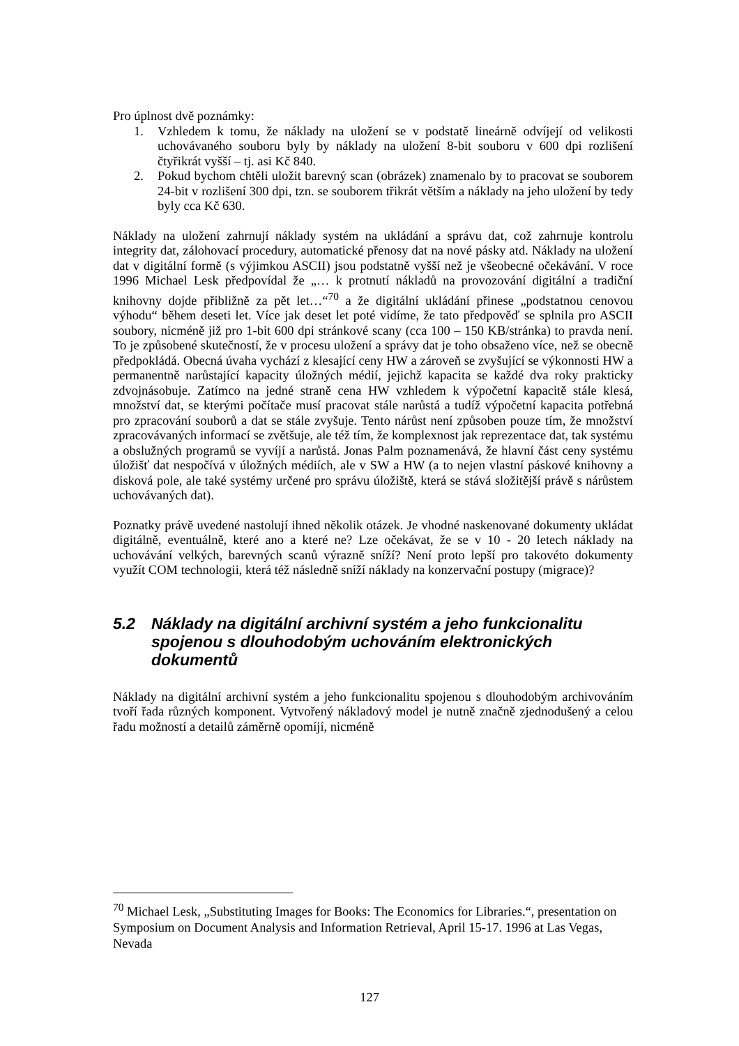Pro úplnost dvě poznámky:
1. Vzhledem k tomu, že náklady na uložení se v podstatě lineárně odvíjejí od velikosti uchovávaného souboru byly by náklady na uložení 8-bit souboru v 600 dpi rozlišení čtyřikrát vyšší – tj. asi Kč 840.
2. Pokud bychom chtěli uložit barevný scan (obrázek) znamenalo by to pracovat se souborem 24-bit v rozlišení 300 dpi, tzn. se souborem třikrát větším a náklady na jeho uložení by tedy byly cca Kč 630.
Náklady na uložení zahrnují náklady systém na ukládání a správu dat, což zahrnuje kontrolu integrity dat, zálohovací procedury, automatické přenosy dat na nové pásky atd. Náklady na uložení dat v digitální formě (s výjimkou ASCII) jsou podstatně vyšší než je všeobecné očekávání. V roce 1996 Michael Lesk předpovídal že „… k protnutí nákladů na provozování digitální a tradiční knihovny dojde přibližně za pět let…“<sup>70</sup> a že digitální ukládání přinese „podstatnou cenovou výhodu“ během deseti let. Více jak deset let poté vidíme, že tato předpověď se splnila pro ASCII soubory, nicméně již pro 1-bit 600 dpi stránkové scany (cca 100 – 150 KB/stránka) to pravda není. To je způsobené skutečností, že v procesu uložení a správy dat je toho obsaženo více, než se obecně předpokládá. Obecná úvaha vychází z klesající ceny HW a zároveň se zvyšující se výkonnosti HW a permanentně narůstající kapacity úložných médií, jejichž kapacita se každé dva roky prakticky zdvojnásobuje. Zatímco na jedné straně cena HW vzhledem k výpočetní kapacitě stále klesá, množství dat, se kterými počítače musí pracovat stále narůstá a tudíž výpočetní kapacita potřebná pro zpracování souborů a dat se stále zvyšuje. Tento nárůst není způsoben pouze tím, že množství zpracovávaných informací se zvětšuje, ale též tím, že komplexnost jak reprezentace dat, tak systému a obslužných programů se vyvíjí a narůstá. Jonas Palm poznamenává, že hlavní část ceny systému úložišť dat nespočívá v úložných médiích, ale v SW a HW (a to nejen vlastní páskové knihovny a disková pole, ale také systémy určené pro správu úložiště, která se stává složitější právě s nárůstem uchovávaných dat).
Poznatky právě uvedené nastolují ihned několik otázek. Je vhodné naskenované dokumenty ukládat digitálně, eventuálně, které ano a které ne? Lze očekávat, že se v 10 - 20 letech náklady na uchovávání velkých, barevných scanů výrazně sníží? Není proto lepší pro takovéto dokumenty využít COM technologii, která též následně sníží náklady na konzervační postupy (migrace)?
5.2 Náklady na digitální archivní systém a jeho funkcionalitu spojenou s dlouhodobým uchováním elektronických dokumentů
Náklady na digitální archivní systém a jeho funkcionalitu spojenou s dlouhodobým archivováním tvoří řada různých komponent. Vytvořený nákladový model je nutně značně zjednodušený a celou řadu možností a detailů záměrně opomíjí, nicméně
<sup>70</sup> Michael Lesk, „Substituting Images for Books: The Economics for Libraries.“, presentation on Symposium on Document Analysis and Information Retrieval, April 15-17. 1996 at Las Vegas, Nevada
127